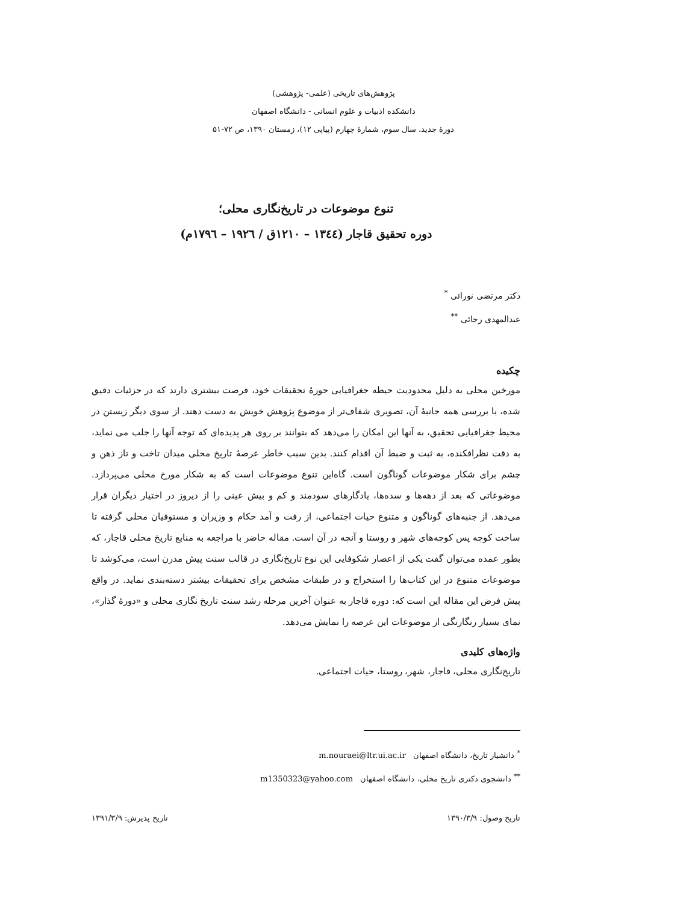پژوهش‌های تاریخی (علمی- پژوهشی)
دانشکده ادبیات و علوم انسانی - دانشگاه اصفهان
دورهٔ جدید، سال سوم، شمارهٔ چهارم (پیاپی ۱۲)، زمستان ۱۳۹۰، ص ۷۲-۵۱
تنوع موضوعات در تاریخ‌نگاری محلی؛
دوره تحقیق قاجار (۱۳٤٤ – ۱۲۱۰ق / ۱۹۲٦ – ۱۷۹٦م)
دکتر مرتضی نورائی <sup>*</sup>
عبدالمهدی رجائی <sup>**</sup>
چکیده
مورخین محلی به دلیل محدودیت حیطه جغرافیایی حوزهٔ تحقیقات خود، فرصت بیشتری دارند که در جزئیات دقیق شده، با بررسی همه جانبهٔ آن، تصویری شفاف‌تر از موضوع پژوهش خویش به دست دهند. از سوی دیگر زیستن در محیط جغرافیایی تحقیق، به آنها این امکان را می‌دهد که بتوانند بر روی هر پدیده‌ای که توجه آنها را جلب می نماید، به دقت نظرافکنده، به ثبت و ضبط آن اقدام کنند. بدین سبب خاطر عرصهٔ تاریخ محلی میدان تاخت و تاز ذهن و چشم برای شکار موضوعات گوناگون است. گاه‌این تنوع موضوعات است که به شکار مورخ محلی می‌پردازد. موضوعاتی که بعد از دهه‌ها و سده‌ها، یادگارهای سودمند و کم و بیش عینی را از دیروز در اختیار دیگران قرار می‌دهد. از جنبه‌های گوناگون و متنوع حیات اجتماعی، از رفت و آمد حکام و وزیران و مستوفیان محلی گرفته تا ساخت کوچه پس کوچه‌های شهر و روستا و آنچه در آن است. مقاله حاضر با مراجعه به منابع تاریخ محلی قاجار، که بطور عمده می‌توان گفت یکی از اعصار شکوفایی این نوع تاریخ‌نگاری در قالب سنت پیش مدرن است، می‌کوشد تا موضوعات متنوع در این کتاب‌ها را استخراج و در طبقات مشخص برای تحقیقات بیشتر دسته‌بندی نماید. در واقع پیش فرض این مقاله این است که: دوره قاجار به عنوان آخرین مرحله رشد سنت تاریخ نگاری محلی و «دورهٔ گذار»، نمای بسیار رنگارنگی از موضوعات این عرصه را نمایش می‌دهد.
واژه‌های کلیدی
تاریخ‌نگاری محلی، قاجار، شهر، روستا، حیات اجتماعی.
<sup>*</sup> دانشیار تاریخ، دانشگاه اصفهان m.nouraei@ltr.ui.ac.ir
<sup>**</sup> دانشجوی دکتری تاریخ محلی، دانشگاه اصفهان m1350323@yahoo.com
تاریخ وصول: ۱۳۹۰/۳/۹ تاریخ پذیرش: ۱۳۹۱/۳/۹